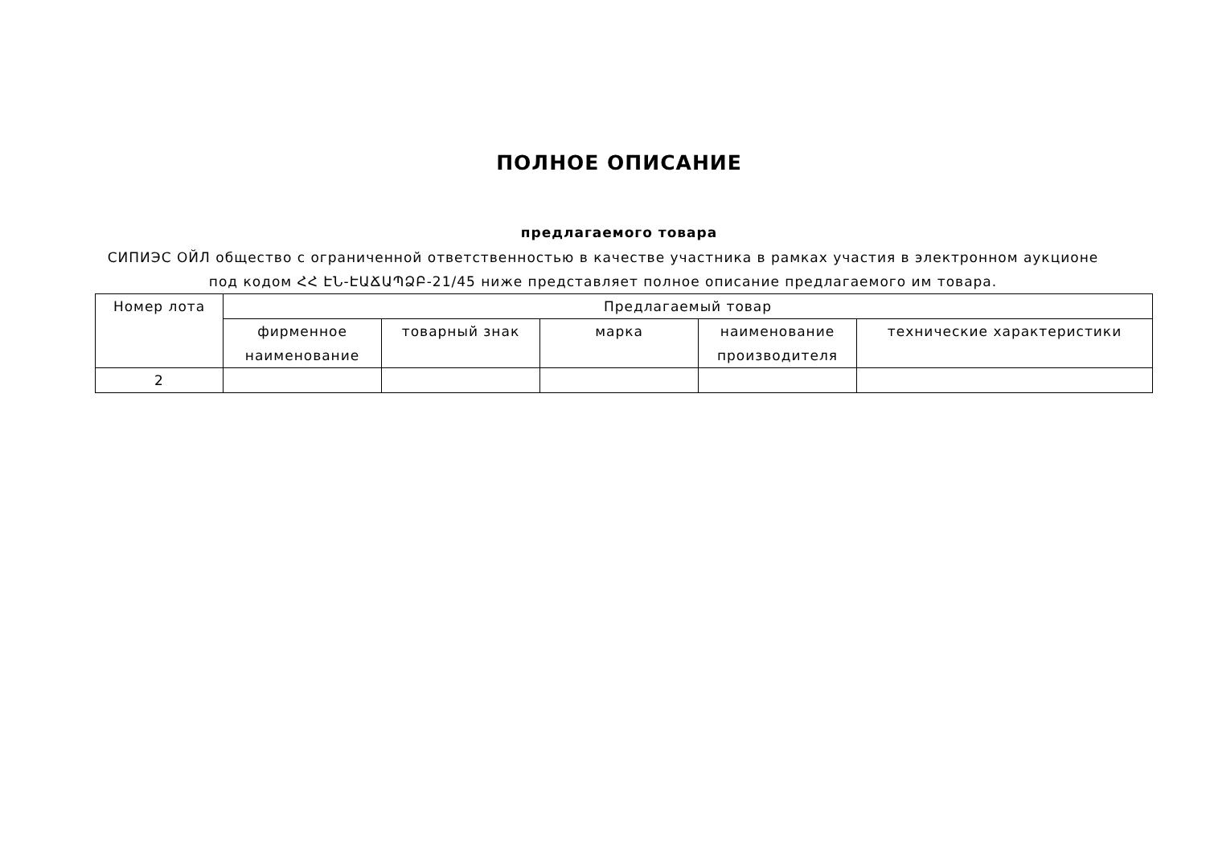ПОЛНОЕ ОПИСАНИЕ
предлагаемого товара
СИПИЭС ОЙЛ общество с ограниченной ответственностью в качестве участника в рамках участия в электронном аукционе под кодом ՀՀ ԷՆ-ԷԱՃԱՊՁԲ-21/45 ниже представляет полное описание предлагаемого им товара.
| Номер лота | Предлагаемый товар | | | | |
| --- | --- | --- | --- | --- | --- |
| | фирменное наименование | товарный знак | марка | наименование производителя | технические характеристики |
| 2 | | | | | |